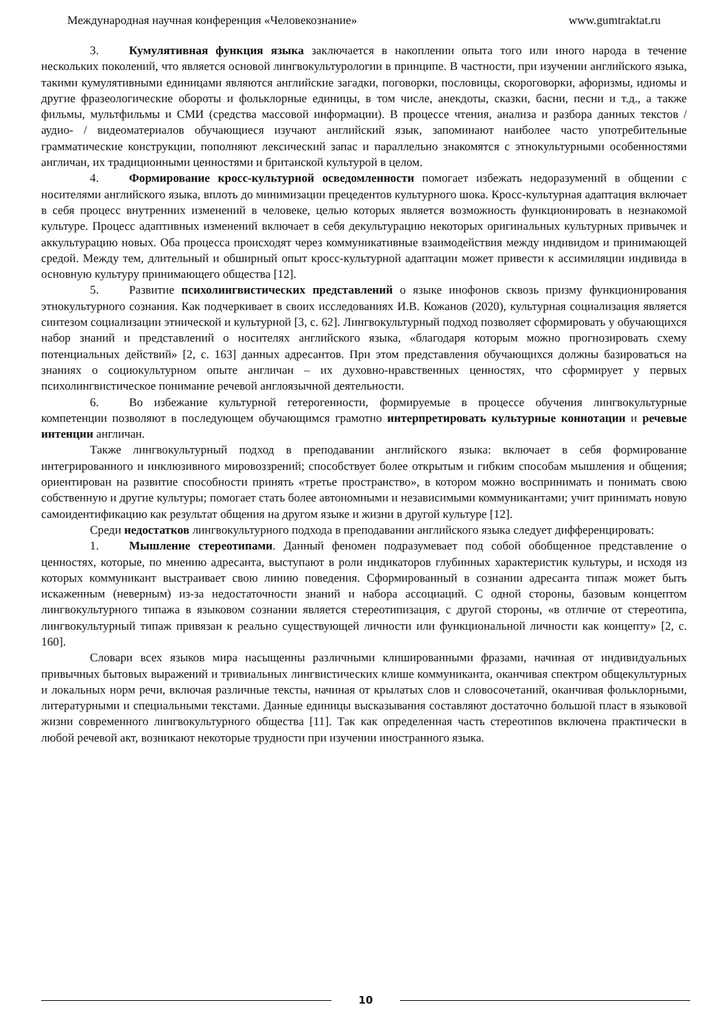Международная научная конференция «Человекознание» www.gumtraktat.ru
3. Кумулятивная функция языка заключается в накоплении опыта того или иного народа в течение нескольких поколений, что является основой лингвокультурологии в принципе. В частности, при изучении английского языка, такими кумулятивными единицами являются английские загадки, поговорки, пословицы, скороговорки, афоризмы, идиомы и другие фразеологические обороты и фольклорные единицы, в том числе, анекдоты, сказки, басни, песни и т.д., а также фильмы, мультфильмы и СМИ (средства массовой информации). В процессе чтения, анализа и разбора данных текстов / аудио- / видеоматериалов обучающиеся изучают английский язык, запоминают наиболее часто употребительные грамматические конструкции, пополняют лексический запас и параллельно знакомятся с этнокультурными особенностями англичан, их традиционными ценностями и британской культурой в целом.
4. Формирование кросс-культурной осведомленности помогает избежать недоразумений в общении с носителями английского языка, вплоть до минимизации прецедентов культурного шока. Кросс-культурная адаптация включает в себя процесс внутренних изменений в человеке, целью которых является возможность функционировать в незнакомой культуре. Процесс адаптивных изменений включает в себя декультурацию некоторых оригинальных культурных привычек и аккультурацию новых. Оба процесса происходят через коммуникативные взаимодействия между индивидом и принимающей средой. Между тем, длительный и обширный опыт кросс-культурной адаптации может привести к ассимиляции индивида в основную культуру принимающего общества [12].
5. Развитие психолингвистических представлений о языке инофонов сквозь призму функционирования этнокультурного сознания. Как подчеркивает в своих исследованиях И.В. Кожанов (2020), культурная социализация является синтезом социализации этнической и культурной [3, с. 62]. Лингвокультурный подход позволяет сформировать у обучающихся набор знаний и представлений о носителях английского языка, «благодаря которым можно прогнозировать схему потенциальных действий» [2, с. 163] данных адресантов. При этом представления обучающихся должны базироваться на знаниях о социокультурном опыте англичан – их духовно-нравственных ценностях, что сформирует у первых психолингвистическое понимание речевой англоязычной деятельности.
6. Во избежание культурной гетерогенности, формируемые в процессе обучения лингвокультурные компетенции позволяют в последующем обучающимся грамотно интерпретировать культурные коннотации и речевые интенции англичан.
Также лингвокультурный подход в преподавании английского языка: включает в себя формирование интегрированного и инклюзивного мировоззрений; способствует более открытым и гибким способам мышления и общения; ориентирован на развитие способности принять «третье пространство», в котором можно воспринимать и понимать свою собственную и другие культуры; помогает стать более автономными и независимыми коммуникантами; учит принимать новую самоидентификацию как результат общения на другом языке и жизни в другой культуре [12].
Среди недостатков лингвокультурного подхода в преподавании английского языка следует дифференцировать:
1. Мышление стереотипами. Данный феномен подразумевает под собой обобщенное представление о ценностях, которые, по мнению адресанта, выступают в роли индикаторов глубинных характеристик культуры, и исходя из которых коммуникант выстраивает свою линию поведения. Сформированный в сознании адресанта типаж может быть искаженным (неверным) из-за недостаточности знаний и набора ассоциаций. С одной стороны, базовым концептом лингвокультурного типажа в языковом сознании является стереотипизация, с другой стороны, «в отличие от стереотипа, лингвокультурный типаж привязан к реально существующей личности или функциональной личности как концепту» [2, с. 160].
Словари всех языков мира насыщенны различными клишированными фразами, начиная от индивидуальных привычных бытовых выражений и тривиальных лингвистических клише коммуниканта, оканчивая спектром общекультурных и локальных норм речи, включая различные тексты, начиная от крылатых слов и словосочетаний, оканчивая фольклорными, литературными и специальными текстами. Данные единицы высказывания составляют достаточно большой пласт в языковой жизни современного лингвокультурного общества [11]. Так как определенная часть стереотипов включена практически в любой речевой акт, возникают некоторые трудности при изучении иностранного языка.
10